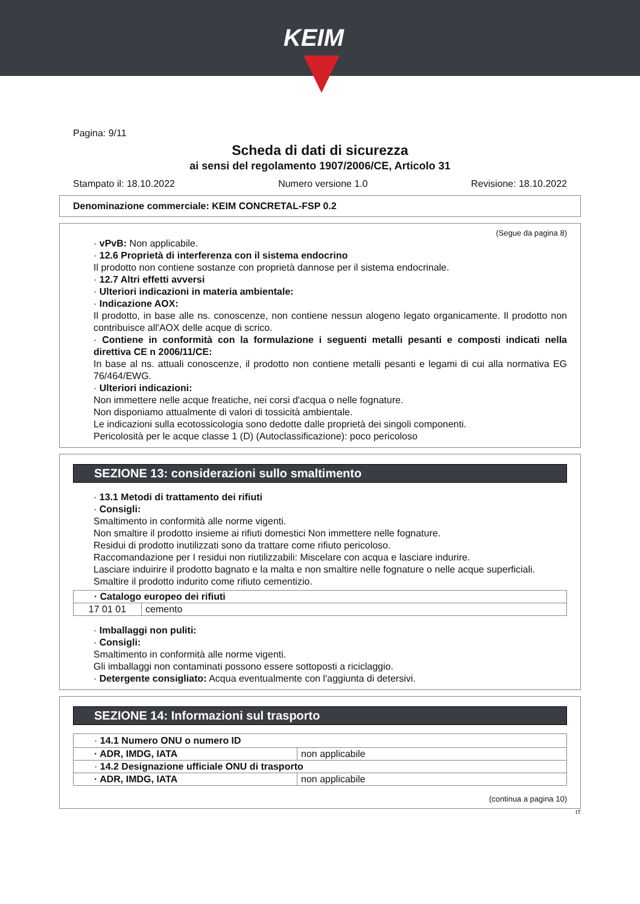KEIM
Pagina: 9/11
Scheda di dati di sicurezza
ai sensi del regolamento 1907/2006/CE, Articolo 31
Stampato il: 18.10.2022 Numero versione 1.0 Revisione: 18.10.2022
Denominazione commerciale: KEIM CONCRETAL-FSP 0.2
(Segue da pagina 8)
· vPvB: Non applicabile.
· 12.6 Proprietà di interferenza con il sistema endocrino
Il prodotto non contiene sostanze con proprietà dannose per il sistema endocrinale.
· 12.7 Altri effetti avversi
· Ulteriori indicazioni in materia ambientale:
· Indicazione AOX:
Il prodotto, in base alle ns. conoscenze, non contiene nessun alogeno legato organicamente. Il prodotto non contribuisce all'AOX delle acque di scrico.
· Contiene in conformità con la formulazione i seguenti metalli pesanti e composti indicati nella direttiva CE n 2006/11/CE:
In base al ns. attuali conoscenze, il prodotto non contiene metalli pesanti e legami di cui alla normativa EG 76/464/EWG.
· Ulteriori indicazioni:
Non immettere nelle acque freatiche, nei corsi d'acqua o nelle fognature.
Non disponiamo attualmente di valori di tossicità ambientale.
Le indicazioni sulla ecotossicologia sono dedotte dalle proprietà dei singoli componenti.
Pericolosità per le acque classe 1 (D) (Autoclassificazione): poco pericoloso
SEZIONE 13: considerazioni sullo smaltimento
· 13.1 Metodi di trattamento dei rifiuti
· Consigli:
Smaltimento in conformità alle norme vigenti.
Non smaltire il prodotto insieme ai rifiuti domestici Non immettere nelle fognature.
Residui di prodotto inutilizzati sono da trattare come rifiuto pericoloso.
Raccomandazione per I residui non riutilizzabili: Miscelare con acqua e lasciare indurire.
Lasciare induirire il prodotto bagnato e la malta e non smaltire nelle fognature o nelle acque superficiali.
Smaltire il prodotto indurito come rifiuto cementizio.
| · Catalogo europeo dei rifiuti | |
| 17 01 01 | cemento |
· Imballaggi non puliti:
· Consigli:
Smaltimento in conformità alle norme vigenti.
Gli imballaggi non contaminati possono essere sottoposti a riciclaggio.
· Detergente consigliato: Acqua eventualmente con l'aggiunta di detersivi.
SEZIONE 14: Informazioni sul trasporto
| · 14.1 Numero ONU o numero ID | |
| · ADR, IMDG, IATA | non applicabile |
| · 14.2 Designazione ufficiale ONU di trasporto | |
| · ADR, IMDG, IATA | non applicabile |
(continua a pagina 10)
IT